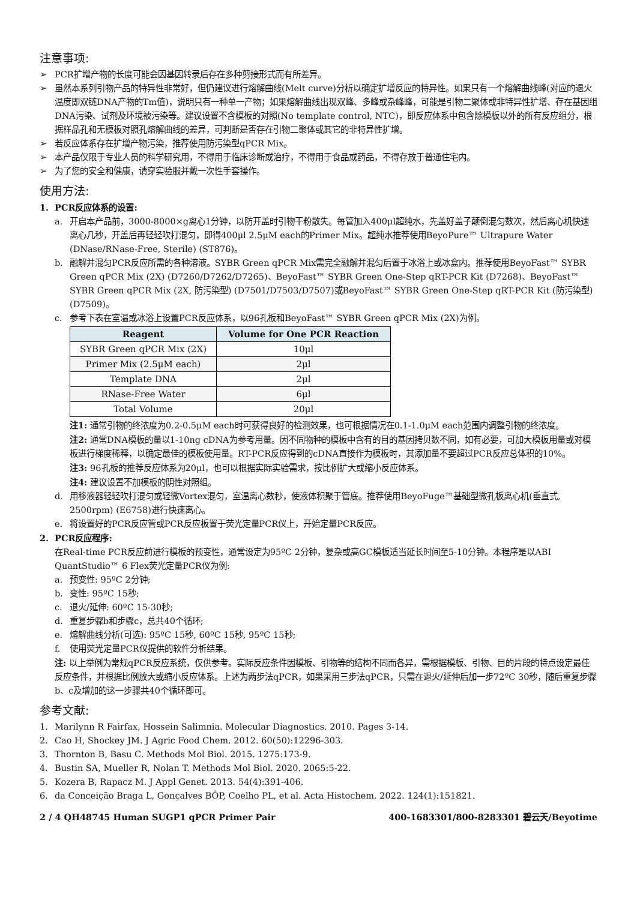注意事项:
➢ PCR扩增产物的长度可能会因基因转录后存在多种剪接形式而有所差异。
➢ 虽然本系列引物产品的特异性非常好，但仍建议进行熔解曲线(Melt curve)分析以确定扩增反应的特异性。如果只有一个熔解曲线峰(对应的退火温度即双链DNA产物的Tm值)，说明只有一种单一产物；如果熔解曲线出现双峰、多峰或杂峰峰，可能是引物二聚体或非特异性扩增、存在基因组DNA污染、试剂及环境被污染等。建议设置不含模板的对照(No template control, NTC)，即反应体系中包含除模板以外的所有反应组分，根据样品孔和无模板对照孔熔解曲线的差异，可判断是否存在引物二聚体或其它的非特异性扩增。
➢ 若反应体系存在扩增产物污染，推荐使用防污染型qPCR Mix。
➢ 本产品仅限于专业人员的科学研究用，不得用于临床诊断或治疗，不得用于食品或药品，不得存放于普通住宅内。
➢ 为了您的安全和健康，请穿实验服并戴一次性手套操作。
使用方法:
1. PCR反应体系的设置:
a. 开启本产品前，3000-8000×g离心1分钟，以防开盖时引物干粉散失。每管加入400μl超纯水，先盖好盖子颠倒混匀数次，然后离心机快速离心几秒，开盖后再轻轻吹打混匀，即得400μl 2.5μM each的Primer Mix。超纯水推荐使用BeyoPure™ Ultrapure Water (DNase/RNase-Free, Sterile) (ST876)。
b. 融解并混匀PCR反应所需的各种溶液。SYBR Green qPCR Mix需完全融解并混匀后置于冰浴上或冰盒内。推荐使用BeyoFast™ SYBR Green qPCR Mix (2X) (D7260/D7262/D7265)、BeyoFast™ SYBR Green One-Step qRT-PCR Kit (D7268)、BeyoFast™ SYBR Green qPCR Mix (2X, 防污染型) (D7501/D7503/D7507)或BeyoFast™ SYBR Green One-Step qRT-PCR Kit (防污染型) (D7509)。
c. 参考下表在室温或冰浴上设置PCR反应体系，以96孔板和BeyoFast™ SYBR Green qPCR Mix (2X)为例。
| Reagent | Volume for One PCR Reaction |
| --- | --- |
| SYBR Green qPCR Mix (2X) | 10μl |
| Primer Mix (2.5μM each) | 2μl |
| Template DNA | 2μl |
| RNase-Free Water | 6μl |
| Total Volume | 20μl |
注1: 通常引物的终浓度为0.2-0.5μM each时可获得良好的检测效果，也可根据情况在0.1-1.0μM each范围内调整引物的终浓度。
注2: 通常DNA模板的量以1-10ng cDNA为参考用量。因不同物种的模板中含有的目的基因拷贝数不同，如有必要，可加大模板用量或对模板进行梯度稀释，以确定最佳的模板使用量。RT-PCR反应得到的cDNA直接作为模板时，其添加量不要超过PCR反应总体积的10%。
注3: 96孔板的推荐反应体系为20μl，也可以根据实际实验需求，按比例扩大或缩小反应体系。
注4: 建议设置不加模板的阴性对照组。
d. 用移液器轻轻吹打混匀或轻微Vortex混匀，室温离心数秒，使液体积聚于管底。推荐使用BeyoFuge™基础型微孔板离心机(垂直式, 2500rpm) (E6758)进行快速离心。
e. 将设置好的PCR反应管或PCR反应板置于荧光定量PCR仪上，开始定量PCR反应。
2. PCR反应程序:
在Real-time PCR反应前进行模板的预变性，通常设定为95ºC 2分钟，复杂或高GC模板适当延长时间至5-10分钟。本程序是以ABI QuantStudio™ 6 Flex荧光定量PCR仪为例:
a. 预变性: 95ºC 2分钟;
b. 变性: 95ºC 15秒;
c. 退火/延伸: 60ºC 15-30秒;
d. 重复步骤b和步骤c，总共40个循环;
e. 熔解曲线分析(可选): 95ºC 15秒, 60ºC 15秒, 95ºC 15秒;
f. 使用荧光定量PCR仪提供的软件分析结果。
注: 以上举例为常规qPCR反应系统，仅供参考。实际反应条件因模板、引物等的结构不同而各异，需根据模板、引物、目的片段的特点设定最佳反应条件，并根据比例放大或缩小反应体系。上述为两步法qPCR，如果采用三步法qPCR，只需在退火/延伸后加一步72ºC 30秒，随后重复步骤b、c及增加的这一步骤共40个循环即可。
参考文献:
1. Marilynn R Fairfax, Hossein Salimnia. Molecular Diagnostics. 2010. Pages 3-14.
2. Cao H, Shockey JM. J Agric Food Chem. 2012. 60(50):12296-303.
3. Thornton B, Basu C. Methods Mol Biol. 2015. 1275:173-9.
4. Bustin SA, Mueller R, Nolan T. Methods Mol Biol. 2020. 2065:5-22.
5. Kozera B, Rapacz M. J Appl Genet. 2013. 54(4):391-406.
6. da Conceição Braga L, Gonçalves BÔP, Coelho PL, et al. Acta Histochem. 2022. 124(1):151821.
2 / 4 QH48745 Human SUGP1 qPCR Primer Pair 400-1683301/800-8283301 碧云天/Beyotime